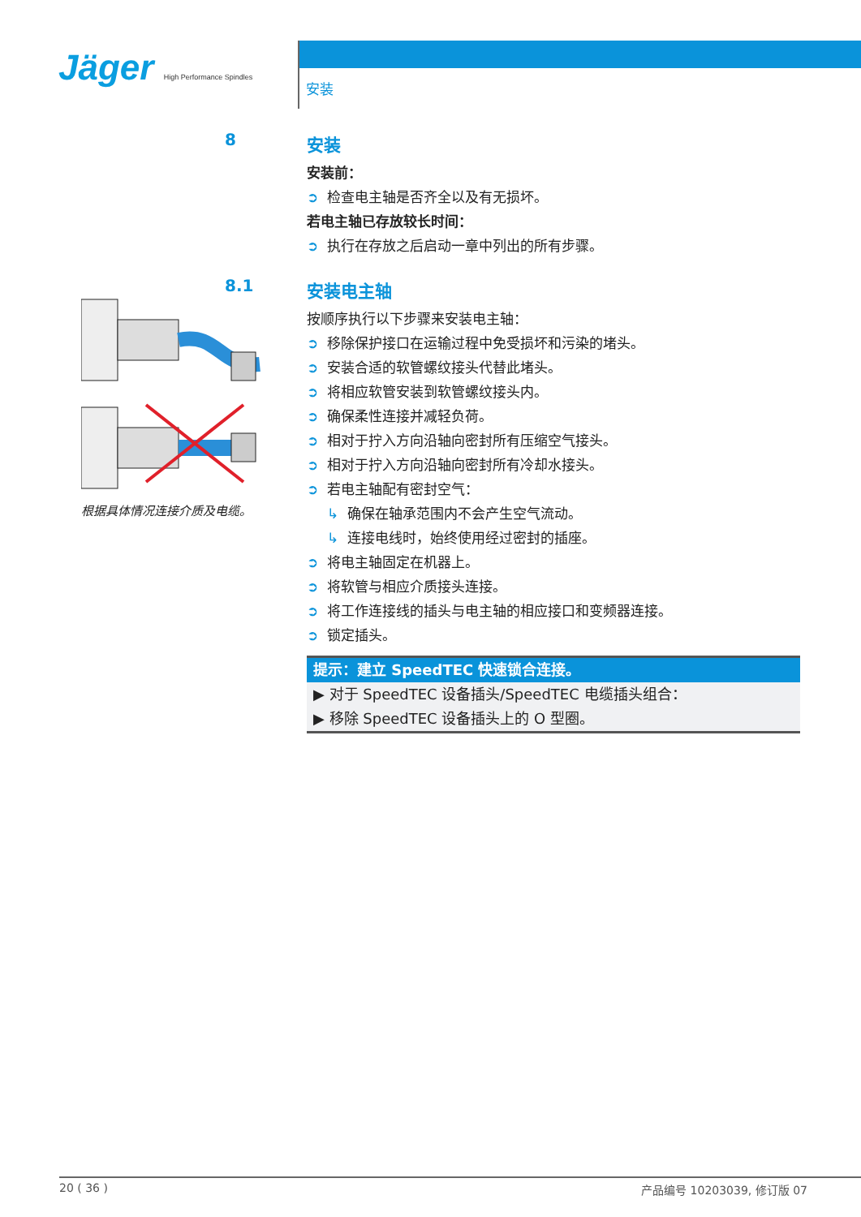Jäger High Performance Spindles
安装
8
安装
安装前：
➲ 检查电主轴是否齐全以及有无损坏。
若电主轴已存放较长时间：
➲ 执行在存放之后启动一章中列出的所有步骤。
8.1
根据具体情况连接介质及电缆。
安装电主轴
按顺序执行以下步骤来安装电主轴：
➲ 移除保护接口在运输过程中免受损坏和污染的堵头。
➲ 安装合适的软管螺纹接头代替此堵头。
➲ 将相应软管安装到软管螺纹接头内。
➲ 确保柔性连接并减轻负荷。
➲ 相对于拧入方向沿轴向密封所有压缩空气接头。
➲ 相对于拧入方向沿轴向密封所有冷却水接头。
➲ 若电主轴配有密封空气：
↳ 确保在轴承范围内不会产生空气流动。
↳ 连接电线时，始终使用经过密封的插座。
➲ 将电主轴固定在机器上。
➲ 将软管与相应介质接头连接。
➲ 将工作连接线的插头与电主轴的相应接口和变频器连接。
➲ 锁定插头。
提示：建立 SpeedTEC 快速锁合连接。
▶ 对于 SpeedTEC 设备插头/SpeedTEC 电缆插头组合：
▶ 移除 SpeedTEC 设备插头上的 O 型圈。
20 ( 36 ) 产品编号 10203039, 修订版 07